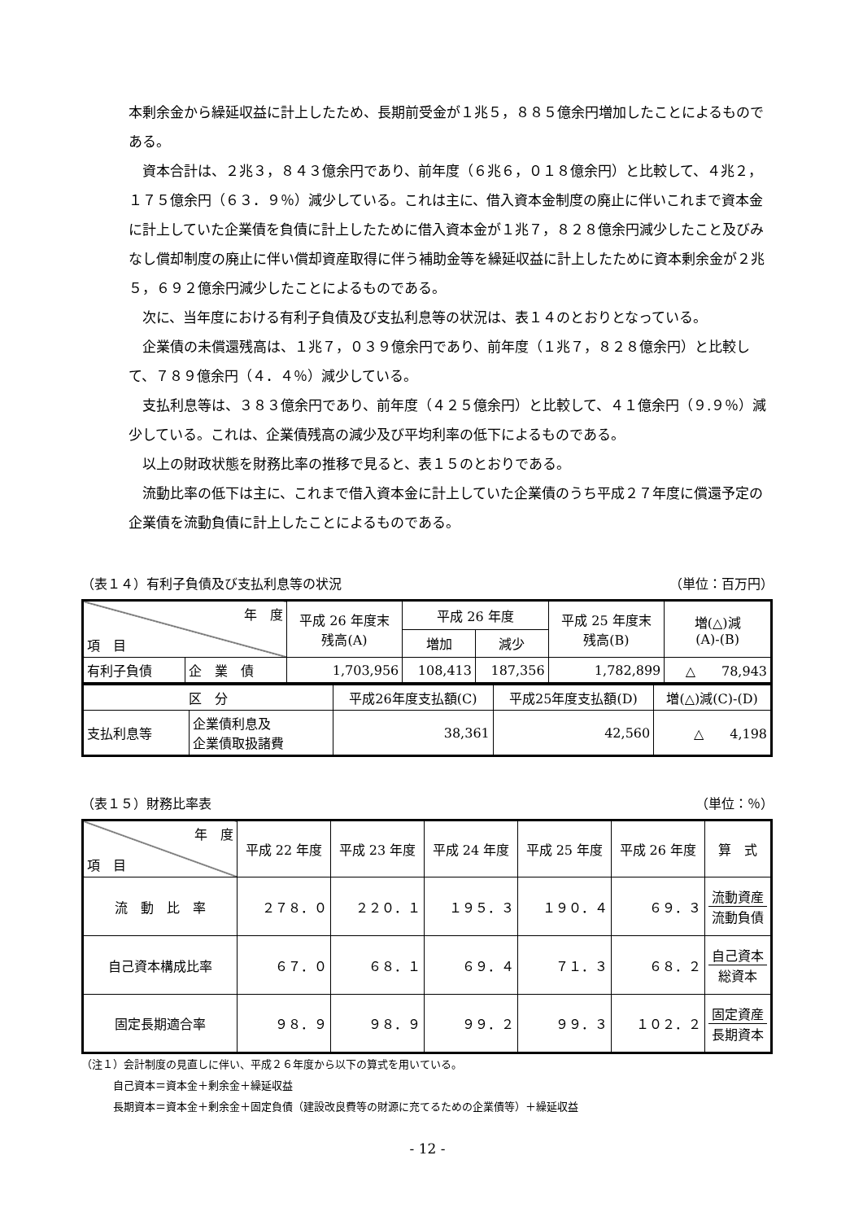本剰余金から繰延収益に計上したため、長期前受金が１兆５，８８５億余円増加したことによるものである。
　資本合計は、２兆３，８４３億余円であり、前年度（６兆６，０１８億余円）と比較して、４兆２，１７５億余円（６３．９％）減少している。これは主に、借入資本金制度の廃止に伴いこれまで資本金に計上していた企業債を負債に計上したために借入資本金が１兆７，８２８億余円減少したこと及びみなし償却制度の廃止に伴い償却資産取得に伴う補助金等を繰延収益に計上したために資本剰余金が２兆５，６９２億余円減少したことによるものである。
　次に、当年度における有利子負債及び支払利息等の状況は、表１４のとおりとなっている。
　企業債の未償還残高は、１兆７，０３９億余円であり、前年度（１兆７，８２８億余円）と比較して、７８９億余円（４．４％）減少している。
　支払利息等は、３８３億余円であり、前年度（４２５億余円）と比較して、４１億余円（９.９％）減少している。これは、企業債残高の減少及び平均利率の低下によるものである。
　以上の財政状態を財務比率の推移で見ると、表１５のとおりである。
　流動比率の低下は主に、これまで借入資本金に計上していた企業債のうち平成２７年度に償還予定の企業債を流動負債に計上したことによるものである。
（表１４）有利子負債及び支払利息等の状況 （単位：百万円）
| 年 度 項 目 | | 平成 26 年度末 残高(A) | 平成 26 年度 | | 平成 25 年度末 残高(B) | 増(△)減 (A)-(B) |
| | | | 増加 | 減少 | | |
| 有利子負債 | 企 業 債 | 1,703,956 | 108,413 | 187,356 | 1,782,899 | △ 78,943 |
| 区 分 | | 平成26年度支払額(C) | 平成25年度支払額(D) | 増(△)減(C)-(D) |
| 支払利息等 | 企業債利息及 企業債取扱諸費 | 38,361 | 42,560 | △ 4,198 |
（表１５）財務比率表 （単位：％）
| 年 度 項 目 | 平成 22 年度 | 平成 23 年度 | 平成 24 年度 | 平成 25 年度 | 平成 26 年度 | 算 式 |
| 流 動 比 率 | ２７８．０ | ２２０．１ | １９５．３ | １９０．４ | ６９．３ | 流動資産 流動負債 |
| 自己資本構成比率 | ６７．０ | ６８．１ | ６９．４ | ７１．３ | ６８．２ | 自己資本 総資本 |
| 固定長期適合率 | ９８．９ | ９８．９ | ９９．２ | ９９．３ | １０２．２ | 固定資産 長期資本 |
（注１）会計制度の見直しに伴い、平成２６年度から以下の算式を用いている。
　　　自己資本＝資本金＋剰余金＋繰延収益
　　　長期資本＝資本金＋剰余金＋固定負債（建設改良費等の財源に充てるための企業債等）＋繰延収益
- 12 -